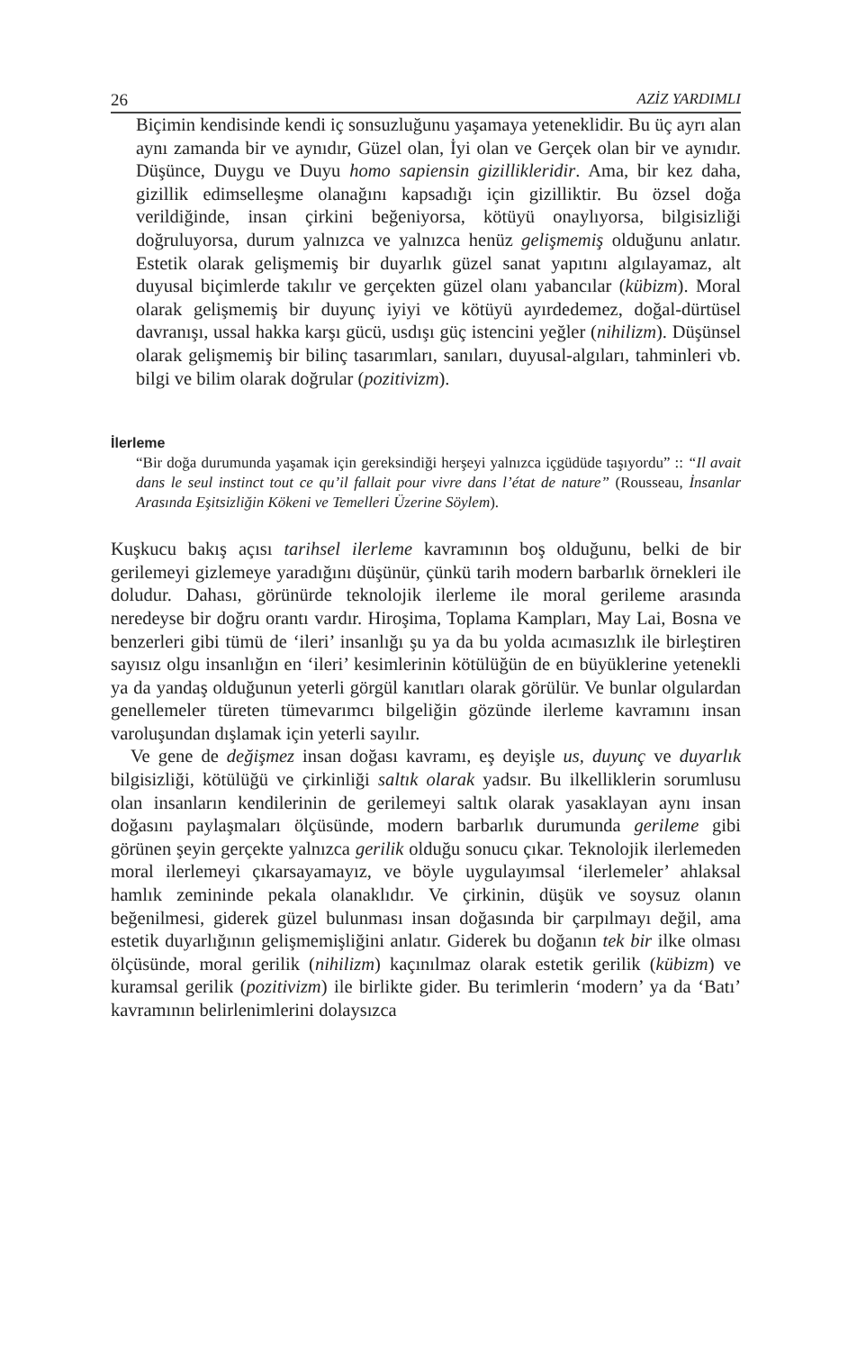26 AZİZ YARDIMLI
Biçimin kendisinde kendi iç sonsuzluğunu yaşamaya yeteneklidir. Bu üç ayrı alan aynı zamanda bir ve aynıdır, Güzel olan, İyi olan ve Gerçek olan bir ve aynıdır. Düşünce, Duygu ve Duyu homo sapiensin gizillikleridir. Ama, bir kez daha, gizillik edimselleşme olanağını kapsadığı için gizilliktir. Bu özsel doğa verildiğinde, insan çirkini beğeniyorsa, kötüyü onaylıyorsa, bilgisizliği doğruluyorsa, durum yalnızca ve yalnızca henüz gelişmemiş olduğunu anlatır. Estetik olarak gelişmemiş bir duyarlık güzel sanat yapıtını algılayamaz, alt duyusal biçimlerde takılır ve gerçekten güzel olanı yabancılar (kübizm). Moral olarak gelişmemiş bir duyunç iyiyi ve kötüyü ayırdedemez, doğal-dürtüsel davranışı, ussal hakka karşı gücü, usdışı güç istencini yeğler (nihilizm). Düşünsel olarak gelişmemiş bir bilinç tasarımları, sanıları, duyusal-algıları, tahminleri vb. bilgi ve bilim olarak doğrular (pozitivizm).
İlerleme
“Bir doğa durumunda yaşamak için gereksindiği herşeyi yalnızca içgüdüde taşıyordu” :: “Il avait dans le seul instinct tout ce qu’il fallait pour vivre dans l’état de nature” (Rousseau, İnsanlar Arasında Eşitsizliğin Kökeni ve Temelleri Üzerine Söylem).
Kuşkucu bakış açısı tarihsel ilerleme kavramının boş olduğunu, belki de bir gerilemeyi gizlemeye yaradığını düşünür, çünkü tarih modern barbarlık örnekleri ile doludur. Dahası, görünürde teknolojik ilerleme ile moral gerileme arasında neredeyse bir doğru orantı vardır. Hiroşima, Toplama Kampları, May Lai, Bosna ve benzerleri gibi tümü de ‘ileri’ insanlığı şu ya da bu yolda acımasızlık ile birleştiren sayısız olgu insanlığın en ‘ileri’ kesimlerinin kötülüğün de en büyüklerine yetenekli ya da yandaş olduğunun yeterli görgül kanıtları olarak görülür. Ve bunlar olgulardan genellemeler türeten tümevarımcı bilgeliğin gözünde ilerleme kavramını insan varoluşundan dışlamak için yeterli sayılır.
Ve gene de değişmez insan doğası kavramı, eş deyişle us, duyunç ve duyarlık bilgisizliği, kötülüğü ve çirkinliği saltık olarak yadsır. Bu ilkelliklerin sorumlusu olan insanların kendilerinin de gerilemeyi saltık olarak yasaklayan aynı insan doğasını paylaşmaları ölçüsünde, modern barbarlık durumunda gerileme gibi görünen şeyin gerçekte yalnızca gerilik olduğu sonucu çıkar. Teknolojik ilerlemeden moral ilerlemeyi çıkarsayamayız, ve böyle uygulayımsal ‘ilerlemeler’ ahlaksal hamlık zemininde pekala olanaklıdır. Ve çirkinin, düşük ve soysuz olanın beğenilmesi, giderek güzel bulunması insan doğasında bir çarpılmayı değil, ama estetik duyarlığının gelişmemişliğini anlatır. Giderek bu doğanın tek bir ilke olması ölçüsünde, moral gerilik (nihilizm) kaçınılmaz olarak estetik gerilik (kübizm) ve kuramsal gerilik (pozitivizm) ile birlikte gider. Bu terimlerin ‘modern’ ya da ‘Batı’ kavramının belirlenimlerini dolaysızca